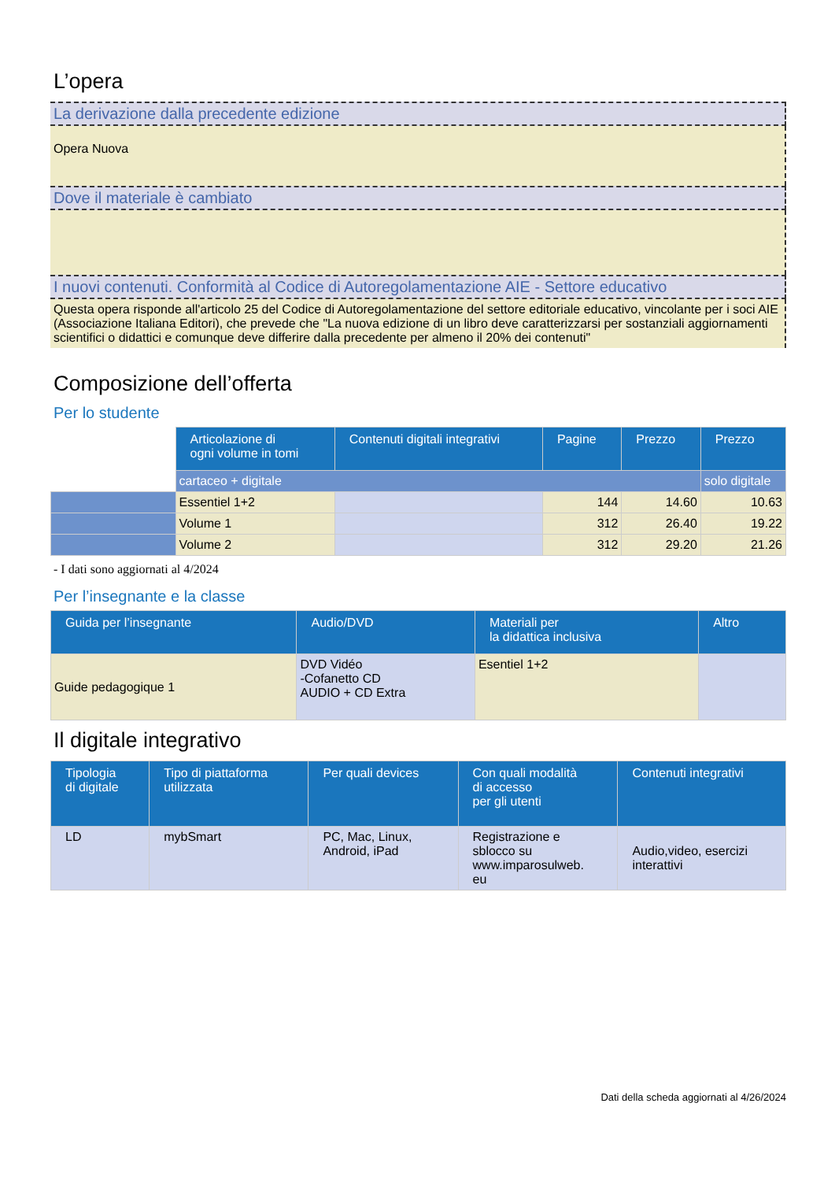L’opera
La derivazione dalla precedente edizione
Opera Nuova
Dove il materiale è cambiato
I nuovi contenuti. Conformità al Codice di Autoregolamentazione AIE - Settore educativo
Questa opera risponde all'articolo 25 del Codice di Autoregolamentazione del settore editoriale educativo, vincolante per i soci AIE (Associazione Italiana Editori), che prevede che "La nuova edizione di un libro deve caratterizzarsi per sostanziali aggiornamenti scientifici o didattici e comunque deve differire dalla precedente per almeno il 20% dei contenuti"
Composizione dell’offerta
Per lo studente
| | Articolazione di ogni volume in tomi | Contenuti digitali integrativi | Pagine | Prezzo | Prezzo |
| | cartaceo + digitale | | | | solo digitale |
| | Essentiel 1+2 | | 144 | 14.60 | 10.63 |
| | Volume 1 | | 312 | 26.40 | 19.22 |
| | Volume 2 | | 312 | 29.20 | 21.26 |
- I dati sono aggiornati al 4/2024
Per l’insegnante e la classe
| Guida per l’insegnante | Audio/DVD | Materiali per la didattica inclusiva | Altro |
| --- | --- | --- | --- |
| Guide pedagogique 1 | DVD Vidéo -Cofanetto CD AUDIO + CD Extra | Esentiel 1+2 | |
Il digitale integrativo
| Tipologia di digitale | Tipo di piattaforma utilizzata | Per quali devices | Con quali modalità di accesso per gli utenti | Contenuti integrativi |
| --- | --- | --- | --- | --- |
| LD | mybSmart | PC, Mac, Linux, Android, iPad | Registrazione e sblocco su www.imparosulweb. eu | Audio,video, esercizi interattivi |
Dati della scheda aggiornati al 4/26/2024